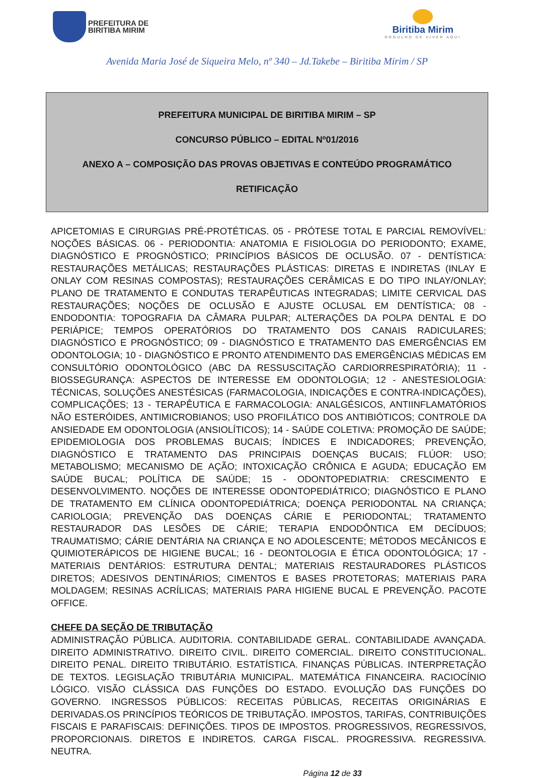PREFEITURA DE
BIRITIBA MIRIM
Biritiba Mirim
ORGULHO DE VIVER AQUI
Avenida Maria José de Siqueira Melo, nº 340 – Jd.Takebe – Biritiba Mirim / SP
PREFEITURA MUNICIPAL DE BIRITIBA MIRIM – SP
CONCURSO PÚBLICO – EDITAL Nº01/2016
ANEXO A – COMPOSIÇÃO DAS PROVAS OBJETIVAS E CONTEÚDO PROGRAMÁTICO
RETIFICAÇÃO
APICETOMIAS E CIRURGIAS PRÉ-PROTÉTICAS. 05 - PRÓTESE TOTAL E PARCIAL REMOVÍVEL: NOÇÕES BÁSICAS. 06 - PERIODONTIA: ANATOMIA E FISIOLOGIA DO PERIODONTO; EXAME, DIAGNÓSTICO E PROGNÓSTICO; PRINCÍPIOS BÁSICOS DE OCLUSÃO. 07 - DENTÍSTICA: RESTAURAÇÕES METÁLICAS; RESTAURAÇÕES PLÁSTICAS: DIRETAS E INDIRETAS (INLAY E ONLAY COM RESINAS COMPOSTAS); RESTAURAÇÕES CERÂMICAS E DO TIPO INLAY/ONLAY; PLANO DE TRATAMENTO E CONDUTAS TERAPÊUTICAS INTEGRADAS; LIMITE CERVICAL DAS RESTAURAÇÕES; NOÇÕES DE OCLUSÃO E AJUSTE OCLUSAL EM DENTÍSTICA; 08 - ENDODONTIA: TOPOGRAFIA DA CÂMARA PULPAR; ALTERAÇÕES DA POLPA DENTAL E DO PERIÁPICE; TEMPOS OPERATÓRIOS DO TRATAMENTO DOS CANAIS RADICULARES; DIAGNÓSTICO E PROGNÓSTICO; 09 - DIAGNÓSTICO E TRATAMENTO DAS EMERGÊNCIAS EM ODONTOLOGIA; 10 - DIAGNÓSTICO E PRONTO ATENDIMENTO DAS EMERGÊNCIAS MÉDICAS EM CONSULTÓRIO ODONTOLÓGICO (ABC DA RESSUSCITAÇÃO CARDIORRESPIRATÓRIA); 11 - BIOSSEGURANÇA: ASPECTOS DE INTERESSE EM ODONTOLOGIA; 12 - ANESTESIOLOGIA: TÉCNICAS, SOLUÇÕES ANESTÉSICAS (FARMACOLOGIA, INDICAÇÕES E CONTRA-INDICAÇÕES), COMPLICAÇÕES; 13 - TERAPÊUTICA E FARMACOLOGIA: ANALGÉSICOS, ANTIINFLAMATÓRIOS NÃO ESTERÓIDES, ANTIMICROBIANOS; USO PROFILÁTICO DOS ANTIBIÓTICOS; CONTROLE DA ANSIEDADE EM ODONTOLOGIA (ANSIOLÍTICOS); 14 - SAÚDE COLETIVA: PROMOÇÃO DE SAÚDE; EPIDEMIOLOGIA DOS PROBLEMAS BUCAIS; ÍNDICES E INDICADORES; PREVENÇÃO, DIAGNÓSTICO E TRATAMENTO DAS PRINCIPAIS DOENÇAS BUCAIS; FLÚOR: USO; METABOLISMO; MECANISMO DE AÇÃO; INTOXICAÇÃO CRÔNICA E AGUDA; EDUCAÇÃO EM SAÚDE BUCAL; POLÍTICA DE SAÚDE; 15 - ODONTOPEDIATRIA: CRESCIMENTO E DESENVOLVIMENTO. NOÇÕES DE INTERESSE ODONTOPEDIÁTRICO; DIAGNÓSTICO E PLANO DE TRATAMENTO EM CLÍNICA ODONTOPEDIÁTRICA; DOENÇA PERIODONTAL NA CRIANÇA; CARIOLOGIA; PREVENÇÃO DAS DOENÇAS CÁRIE E PERIODONTAL; TRATAMENTO RESTAURADOR DAS LESÕES DE CÁRIE; TERAPIA ENDODÔNTICA EM DECÍDUOS; TRAUMATISMO; CÁRIE DENTÁRIA NA CRIANÇA E NO ADOLESCENTE; MÉTODOS MECÂNICOS E QUIMIOTERÁPICOS DE HIGIENE BUCAL; 16 - DEONTOLOGIA E ÉTICA ODONTOLÓGICA; 17 - MATERIAIS DENTÁRIOS: ESTRUTURA DENTAL; MATERIAIS RESTAURADORES PLÁSTICOS DIRETOS; ADESIVOS DENTINÁRIOS; CIMENTOS E BASES PROTETORAS; MATERIAIS PARA MOLDAGEM; RESINAS ACRÍLICAS; MATERIAIS PARA HIGIENE BUCAL E PREVENÇÃO. PACOTE OFFICE.
CHEFE DA SEÇÃO DE TRIBUTAÇÃO
ADMINISTRAÇÃO PÚBLICA. AUDITORIA. CONTABILIDADE GERAL. CONTABILIDADE AVANÇADA. DIREITO ADMINISTRATIVO. DIREITO CIVIL. DIREITO COMERCIAL. DIREITO CONSTITUCIONAL. DIREITO PENAL. DIREITO TRIBUTÁRIO. ESTATÍSTICA. FINANÇAS PÚBLICAS. INTERPRETAÇÃO DE TEXTOS. LEGISLAÇÃO TRIBUTÁRIA MUNICIPAL. MATEMÁTICA FINANCEIRA. RACIOCÍNIO LÓGICO. VISÃO CLÁSSICA DAS FUNÇÕES DO ESTADO. EVOLUÇÃO DAS FUNÇÕES DO GOVERNO. INGRESSOS PÚBLICOS: RECEITAS PÚBLICAS, RECEITAS ORIGINÁRIAS E DERIVADAS.OS PRINCÍPIOS TEÓRICOS DE TRIBUTAÇÃO. IMPOSTOS, TARIFAS, CONTRIBUIÇÕES FISCAIS E PARAFISCAIS: DEFINIÇÕES. TIPOS DE IMPOSTOS. PROGRESSIVOS, REGRESSIVOS, PROPORCIONAIS. DIRETOS E INDIRETOS. CARGA FISCAL. PROGRESSIVA. REGRESSIVA. NEUTRA.
Página 12 de 33